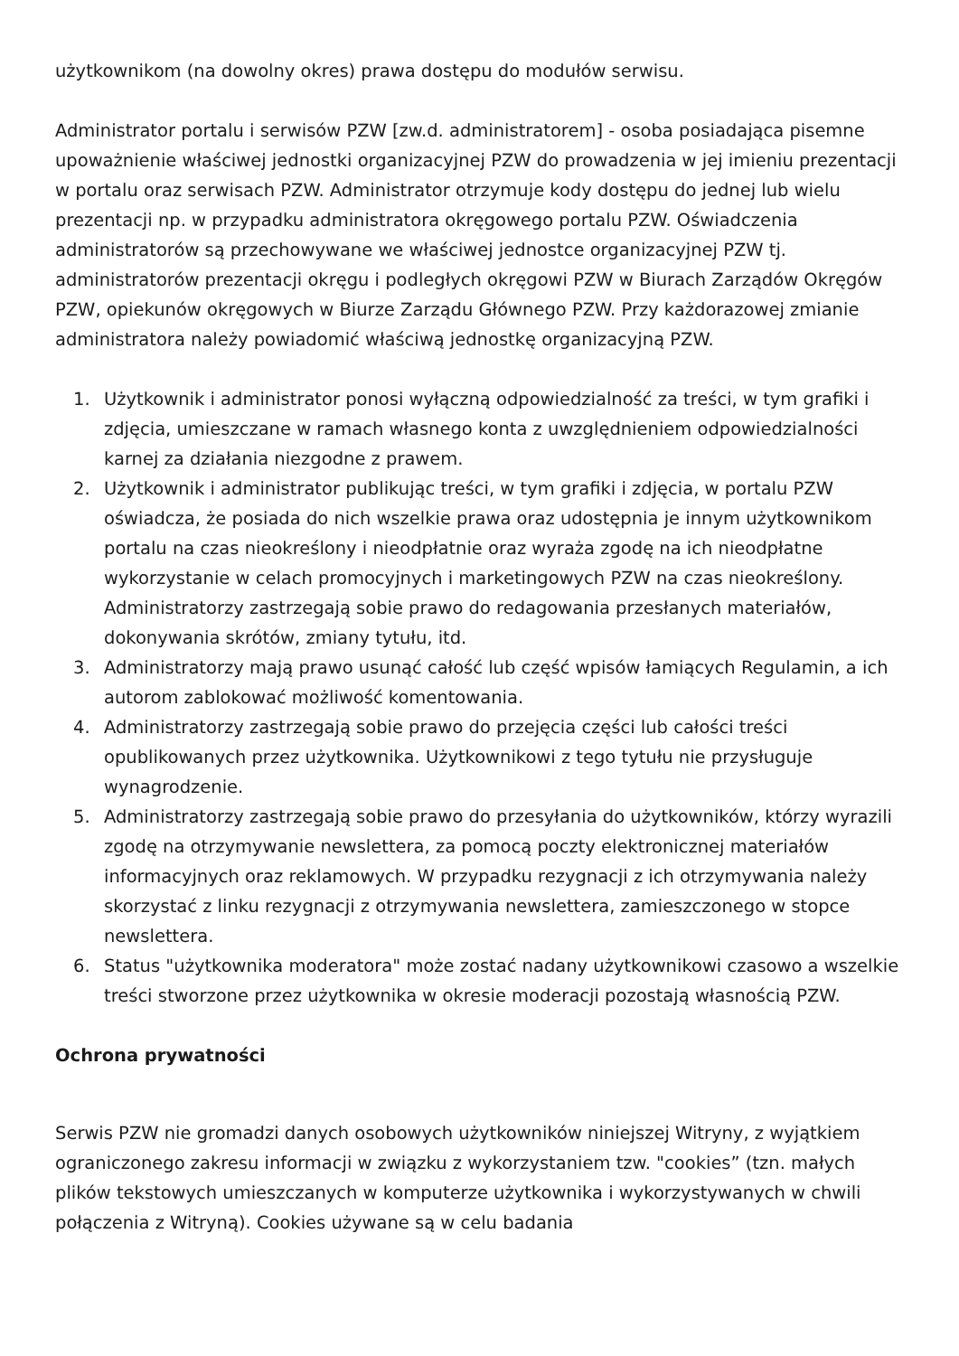użytkownikom (na dowolny okres) prawa dostępu do modułów serwisu.
Administrator portalu i serwisów PZW [zw.d. administratorem] - osoba posiadająca pisemne upoważnienie właściwej jednostki organizacyjnej PZW do prowadzenia w jej imieniu prezentacji w portalu oraz serwisach PZW. Administrator otrzymuje kody dostępu do jednej lub wielu prezentacji np. w przypadku administratora okręgowego portalu PZW. Oświadczenia administratorów są przechowywane we właściwej jednostce organizacyjnej PZW tj. administratorów prezentacji okręgu i podległych okręgowi PZW w Biurach Zarządów Okręgów PZW, opiekunów okręgowych w Biurze Zarządu Głównego PZW. Przy każdorazowej zmianie administratora należy powiadomić właściwą jednostkę organizacyjną PZW.
1. Użytkownik i administrator ponosi wyłączną odpowiedzialność za treści, w tym grafiki i zdjęcia, umieszczane w ramach własnego konta z uwzględnieniem odpowiedzialności karnej za działania niezgodne z prawem.
2. Użytkownik i administrator publikując treści, w tym grafiki i zdjęcia, w portalu PZW oświadcza, że posiada do nich wszelkie prawa oraz udostępnia je innym użytkownikom portalu na czas nieokreślony i nieodpłatnie oraz wyraża zgodę na ich nieodpłatne wykorzystanie w celach promocyjnych i marketingowych PZW na czas nieokreślony. Administratorzy zastrzegają sobie prawo do redagowania przesłanych materiałów, dokonywania skrótów, zmiany tytułu, itd.
3. Administratorzy mają prawo usunąć całość lub część wpisów łamiących Regulamin, a ich autorom zablokować możliwość komentowania.
4. Administratorzy zastrzegają sobie prawo do przejęcia części lub całości treści opublikowanych przez użytkownika. Użytkownikowi z tego tytułu nie przysługuje wynagrodzenie.
5. Administratorzy zastrzegają sobie prawo do przesyłania do użytkowników, którzy wyrazili zgodę na otrzymywanie newslettera, za pomocą poczty elektronicznej materiałów informacyjnych oraz reklamowych. W przypadku rezygnacji z ich otrzymywania należy skorzystać z linku rezygnacji z otrzymywania newslettera, zamieszczonego w stopce newslettera.
6. Status "użytkownika moderatora" może zostać nadany użytkownikowi czasowo a wszelkie treści stworzone przez użytkownika w okresie moderacji pozostają własnością PZW.
Ochrona prywatności
Serwis PZW nie gromadzi danych osobowych użytkowników niniejszej Witryny, z wyjątkiem ograniczonego zakresu informacji w związku z wykorzystaniem tzw. "cookies” (tzn. małych plików tekstowych umieszczanych w komputerze użytkownika i wykorzystywanych w chwili połączenia z Witryną). Cookies używane są w celu badania